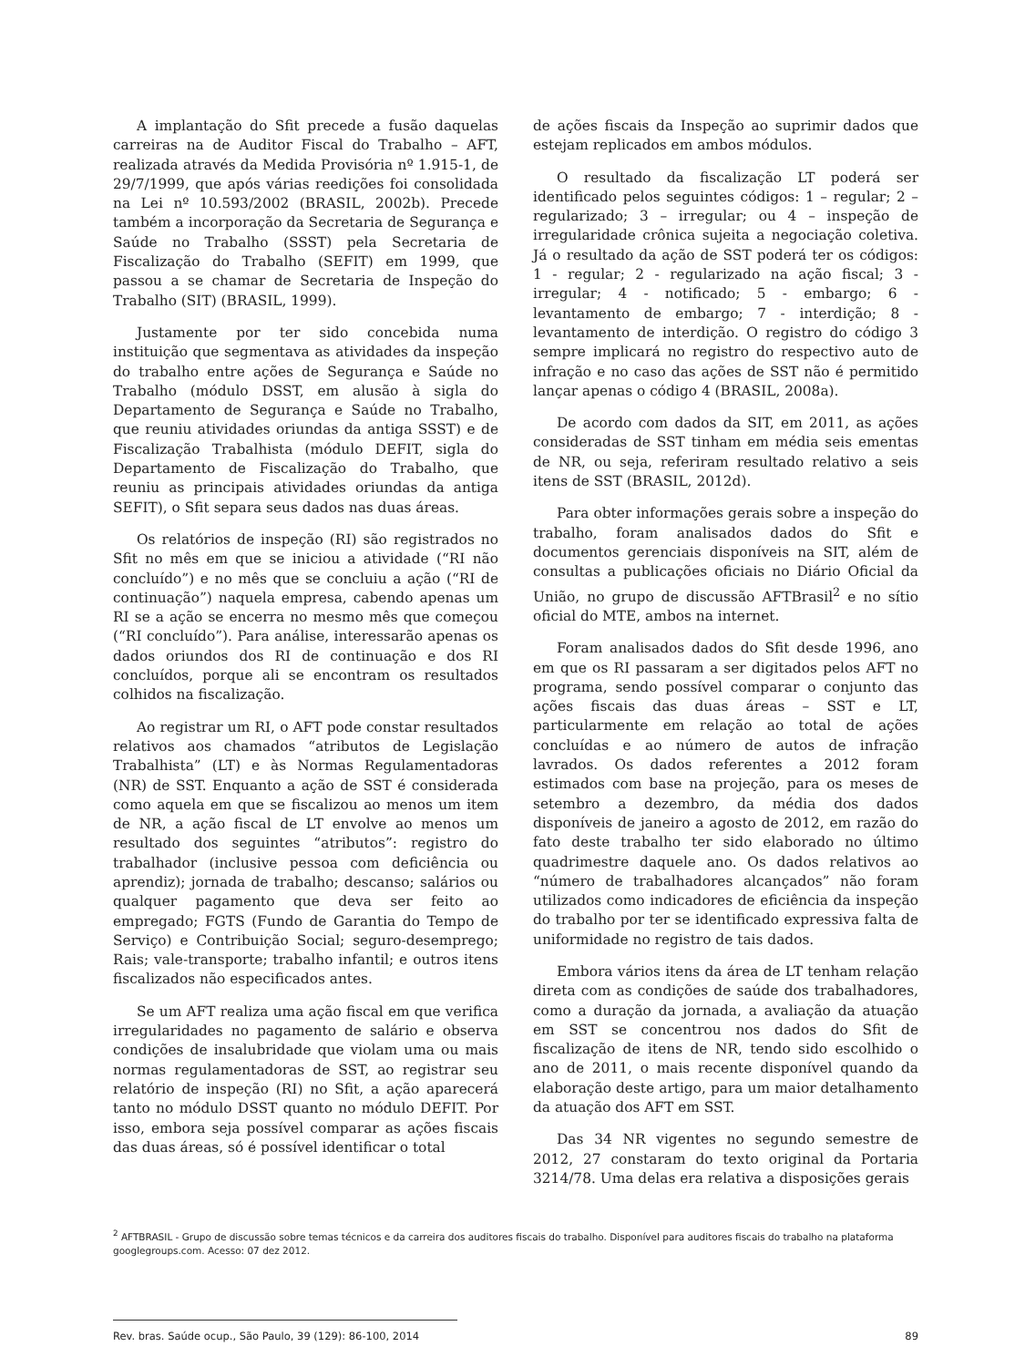A implantação do Sfit precede a fusão daquelas carreiras na de Auditor Fiscal do Trabalho – AFT, realizada através da Medida Provisória nº 1.915-1, de 29/7/1999, que após várias reedições foi consolidada na Lei nº 10.593/2002 (BRASIL, 2002b). Precede também a incorporação da Secretaria de Segurança e Saúde no Trabalho (SSST) pela Secretaria de Fiscalização do Trabalho (SEFIT) em 1999, que passou a se chamar de Secretaria de Inspeção do Trabalho (SIT) (BRASIL, 1999).
Justamente por ter sido concebida numa instituição que segmentava as atividades da inspeção do trabalho entre ações de Segurança e Saúde no Trabalho (módulo DSST, em alusão à sigla do Departamento de Segurança e Saúde no Trabalho, que reuniu atividades oriundas da antiga SSST) e de Fiscalização Trabalhista (módulo DEFIT, sigla do Departamento de Fiscalização do Trabalho, que reuniu as principais atividades oriundas da antiga SEFIT), o Sfit separa seus dados nas duas áreas.
Os relatórios de inspeção (RI) são registrados no Sfit no mês em que se iniciou a atividade (“RI não concluído”) e no mês que se concluiu a ação (“RI de continuação”) naquela empresa, cabendo apenas um RI se a ação se encerra no mesmo mês que começou (“RI concluído”). Para análise, interessarão apenas os dados oriundos dos RI de continuação e dos RI concluídos, porque ali se encontram os resultados colhidos na fiscalização.
Ao registrar um RI, o AFT pode constar resultados relativos aos chamados “atributos de Legislação Trabalhista” (LT) e às Normas Regulamentadoras (NR) de SST. Enquanto a ação de SST é considerada como aquela em que se fiscalizou ao menos um item de NR, a ação fiscal de LT envolve ao menos um resultado dos seguintes “atributos”: registro do trabalhador (inclusive pessoa com deficiência ou aprendiz); jornada de trabalho; descanso; salários ou qualquer pagamento que deva ser feito ao empregado; FGTS (Fundo de Garantia do Tempo de Serviço) e Contribuição Social; seguro-desemprego; Rais; vale-transporte; trabalho infantil; e outros itens fiscalizados não especificados antes.
Se um AFT realiza uma ação fiscal em que verifica irregularidades no pagamento de salário e observa condições de insalubridade que violam uma ou mais normas regulamentadoras de SST, ao registrar seu relatório de inspeção (RI) no Sfit, a ação aparecerá tanto no módulo DSST quanto no módulo DEFIT. Por isso, embora seja possível comparar as ações fiscais das duas áreas, só é possível identificar o total
de ações fiscais da Inspeção ao suprimir dados que estejam replicados em ambos módulos.
O resultado da fiscalização LT poderá ser identificado pelos seguintes códigos: 1 – regular; 2 – regularizado; 3 – irregular; ou 4 – inspeção de irregularidade crônica sujeita a negociação coletiva. Já o resultado da ação de SST poderá ter os códigos: 1 - regular; 2 - regularizado na ação fiscal; 3 - irregular; 4 - notificado; 5 - embargo; 6 - levantamento de embargo; 7 - interdição; 8 - levantamento de interdição. O registro do código 3 sempre implicará no registro do respectivo auto de infração e no caso das ações de SST não é permitido lançar apenas o código 4 (BRASIL, 2008a).
De acordo com dados da SIT, em 2011, as ações consideradas de SST tinham em média seis ementas de NR, ou seja, referiram resultado relativo a seis itens de SST (BRASIL, 2012d).
Para obter informações gerais sobre a inspeção do trabalho, foram analisados dados do Sfit e documentos gerenciais disponíveis na SIT, além de consultas a publicações oficiais no Diário Oficial da União, no grupo de discussão AFTBrasil<sup>2</sup> e no sítio oficial do MTE, ambos na internet.
Foram analisados dados do Sfit desde 1996, ano em que os RI passaram a ser digitados pelos AFT no programa, sendo possível comparar o conjunto das ações fiscais das duas áreas – SST e LT, particularmente em relação ao total de ações concluídas e ao número de autos de infração lavrados. Os dados referentes a 2012 foram estimados com base na projeção, para os meses de setembro a dezembro, da média dos dados disponíveis de janeiro a agosto de 2012, em razão do fato deste trabalho ter sido elaborado no último quadrimestre daquele ano. Os dados relativos ao “número de trabalhadores alcançados” não foram utilizados como indicadores de eficiência da inspeção do trabalho por ter se identificado expressiva falta de uniformidade no registro de tais dados.
Embora vários itens da área de LT tenham relação direta com as condições de saúde dos trabalhadores, como a duração da jornada, a avaliação da atuação em SST se concentrou nos dados do Sfit de fiscalização de itens de NR, tendo sido escolhido o ano de 2011, o mais recente disponível quando da elaboração deste artigo, para um maior detalhamento da atuação dos AFT em SST.
Das 34 NR vigentes no segundo semestre de 2012, 27 constaram do texto original da Portaria 3214/78. Uma delas era relativa a disposições gerais
<sup>2</sup> AFTBRASIL - Grupo de discussão sobre temas técnicos e da carreira dos auditores fiscais do trabalho. Disponível para auditores fiscais do trabalho na plataforma googlegroups.com. Acesso: 07 dez 2012.
Rev. bras. Saúde ocup., São Paulo, 39 (129): 86-100, 2014 89